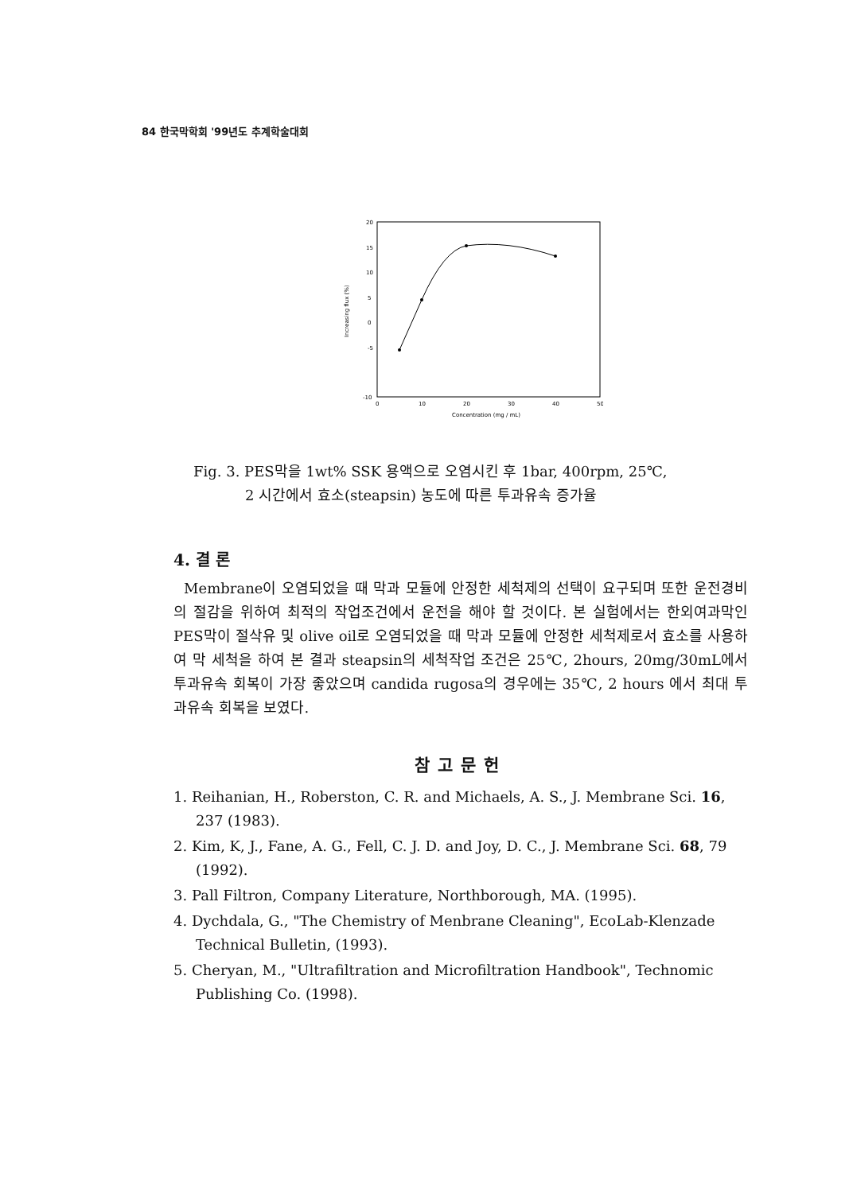84 한국막학회 '99년도 추계학술대회
20
15
10
5
0
-5
-10
0
10
20
30
40
50
Concentration (mg / mL)
Increasing flux (%)
Fig. 3. PES막을 1wt% SSK 용액으로 오염시킨 후 1bar, 400rpm, 25℃,
2 시간에서 효소(steapsin) 농도에 따른 투과유속 증가율
4. 결 론
Membrane이 오염되었을 때 막과 모듈에 안정한 세척제의 선택이 요구되며 또한 운전경비의 절감을 위하여 최적의 작업조건에서 운전을 해야 할 것이다. 본 실험에서는 한외여과막인 PES막이 절삭유 및 olive oil로 오염되었을 때 막과 모듈에 안정한 세척제로서 효소를 사용하여 막 세척을 하여 본 결과 steapsin의 세척작업 조건은 25℃, 2hours, 20mg/30mL에서 투과유속 회복이 가장 좋았으며 candida rugosa의 경우에는 35℃, 2 hours 에서 최대 투과유속 회복을 보였다.
참고문헌
1. Reihanian, H., Roberston, C. R. and Michaels, A. S., J. Membrane Sci. 16, 237 (1983).
2. Kim, K, J., Fane, A. G., Fell, C. J. D. and Joy, D. C., J. Membrane Sci. 68, 79 (1992).
3. Pall Filtron, Company Literature, Northborough, MA. (1995).
4. Dychdala, G., "The Chemistry of Menbrane Cleaning", EcoLab-Klenzade Technical Bulletin, (1993).
5. Cheryan, M., "Ultrafiltration and Microfiltration Handbook", Technomic Publishing Co. (1998).